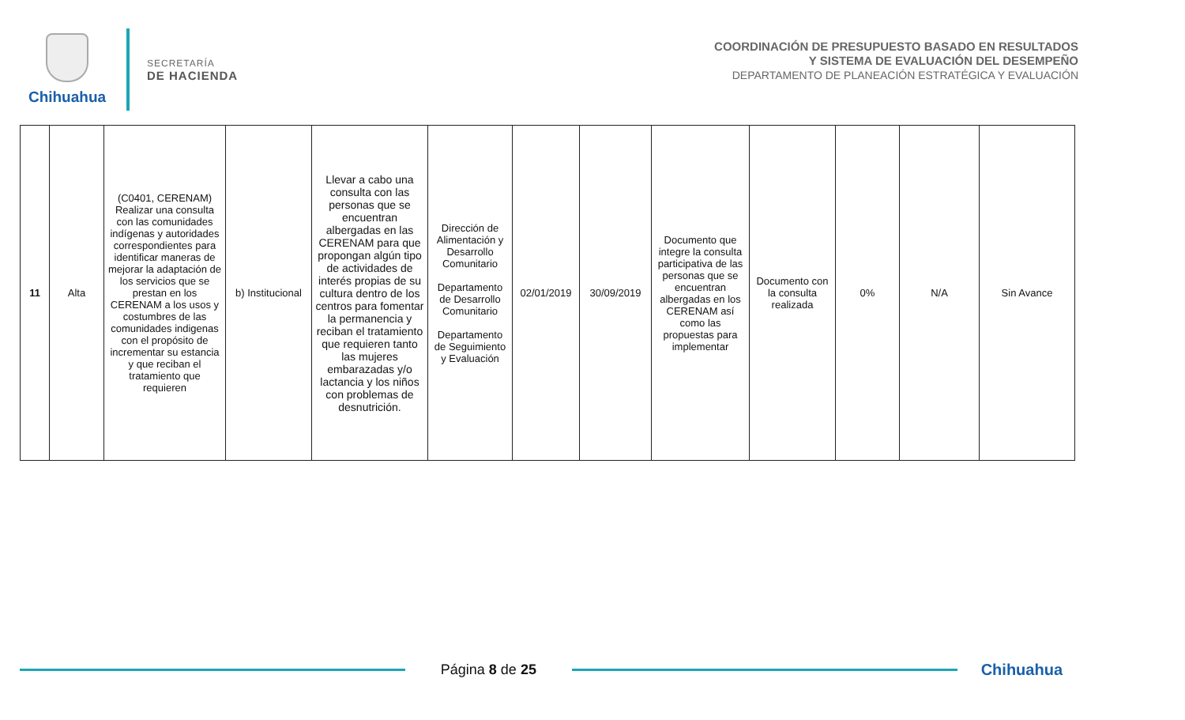Chihuahua
SECRETARÍA
DE HACIENDA
COORDINACIÓN DE PRESUPUESTO BASADO EN RESULTADOS
Y SISTEMA DE EVALUACIÓN DEL DESEMPEÑO
DEPARTAMENTO DE PLANEACIÓN ESTRATÉGICA Y EVALUACIÓN
| 11 | Alta | (C0401, CERENAM) Realizar una consulta con las comunidades indígenas y autoridades correspondientes para identificar maneras de mejorar la adaptación de los servicios que se prestan en los CERENAM a los usos y costumbres de las comunidades indigenas con el propósito de incrementar su estancia y que reciban el tratamiento que requieren | b) Institucional | Llevar a cabo una consulta con las personas que se encuentran albergadas en las CERENAM para que propongan algún tipo de actividades de interés propias de su cultura dentro de los centros para fomentar la permanencia y reciban el tratamiento que requieren tanto las mujeres embarazadas y/o lactancia y los niños con problemas de desnutrición. | Dirección de Alimentación y Desarrollo Comunitario Departamento de Desarrollo Comunitario Departamento de Seguimiento y Evaluación | 02/01/2019 | 30/09/2019 | Documento que integre la consulta participativa de las personas que se encuentran albergadas en los CERENAM así como las propuestas para implementar | Documento con la consulta realizada | 0% | N/A | Sin Avance |
Página 8 de 25 Chihuahua